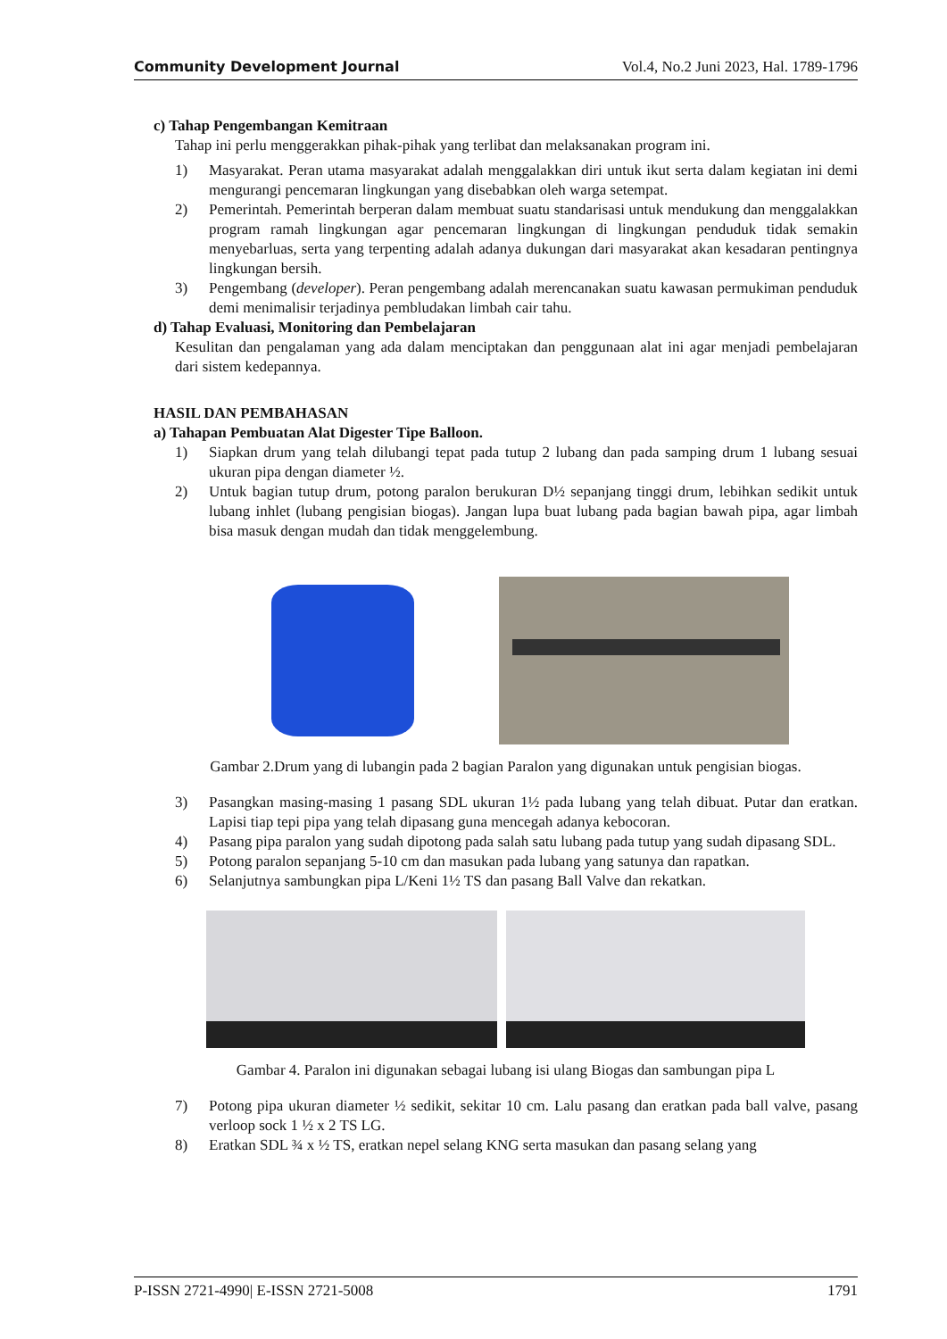Community Development Journal Vol.4, No.2 Juni 2023, Hal. 1789-1796
c) Tahap Pengembangan Kemitraan
Tahap ini perlu menggerakkan pihak-pihak yang terlibat dan melaksanakan program ini.
1) Masyarakat. Peran utama masyarakat adalah menggalakkan diri untuk ikut serta dalam kegiatan ini demi mengurangi pencemaran lingkungan yang disebabkan oleh warga setempat.
2) Pemerintah. Pemerintah berperan dalam membuat suatu standarisasi untuk mendukung dan menggalakkan program ramah lingkungan agar pencemaran lingkungan di lingkungan penduduk tidak semakin menyebarluas, serta yang terpenting adalah adanya dukungan dari masyarakat akan kesadaran pentingnya lingkungan bersih.
3) Pengembang (developer). Peran pengembang adalah merencanakan suatu kawasan permukiman penduduk demi menimalisir terjadinya pembludakan limbah cair tahu.
d) Tahap Evaluasi, Monitoring dan Pembelajaran
Kesulitan dan pengalaman yang ada dalam menciptakan dan penggunaan alat ini agar menjadi pembelajaran dari sistem kedepannya.
HASIL DAN PEMBAHASAN
a) Tahapan Pembuatan Alat Digester Tipe Balloon.
1) Siapkan drum yang telah dilubangi tepat pada tutup 2 lubang dan pada samping drum 1 lubang sesuai ukuran pipa dengan diameter ½.
2) Untuk bagian tutup drum, potong paralon berukuran D½ sepanjang tinggi drum, lebihkan sedikit untuk lubang inhlet (lubang pengisian biogas). Jangan lupa buat lubang pada bagian bawah pipa, agar limbah bisa masuk dengan mudah dan tidak menggelembung.
Gambar 2.Drum yang di lubangin pada 2 bagian Paralon yang digunakan untuk pengisian biogas.
3) Pasangkan masing-masing 1 pasang SDL ukuran 1½ pada lubang yang telah dibuat. Putar dan eratkan. Lapisi tiap tepi pipa yang telah dipasang guna mencegah adanya kebocoran.
4) Pasang pipa paralon yang sudah dipotong pada salah satu lubang pada tutup yang sudah dipasang SDL.
5) Potong paralon sepanjang 5-10 cm dan masukan pada lubang yang satunya dan rapatkan.
6) Selanjutnya sambungkan pipa L/Keni 1½ TS dan pasang Ball Valve dan rekatkan.
Gambar 4. Paralon ini digunakan sebagai lubang isi ulang Biogas dan sambungan pipa L
7) Potong pipa ukuran diameter ½ sedikit, sekitar 10 cm. Lalu pasang dan eratkan pada ball valve, pasang verloop sock 1 ½ x 2 TS LG.
8) Eratkan SDL ¾ x ½ TS, eratkan nepel selang KNG serta masukan dan pasang selang yang
P-ISSN 2721-4990| E-ISSN 2721-5008 1791